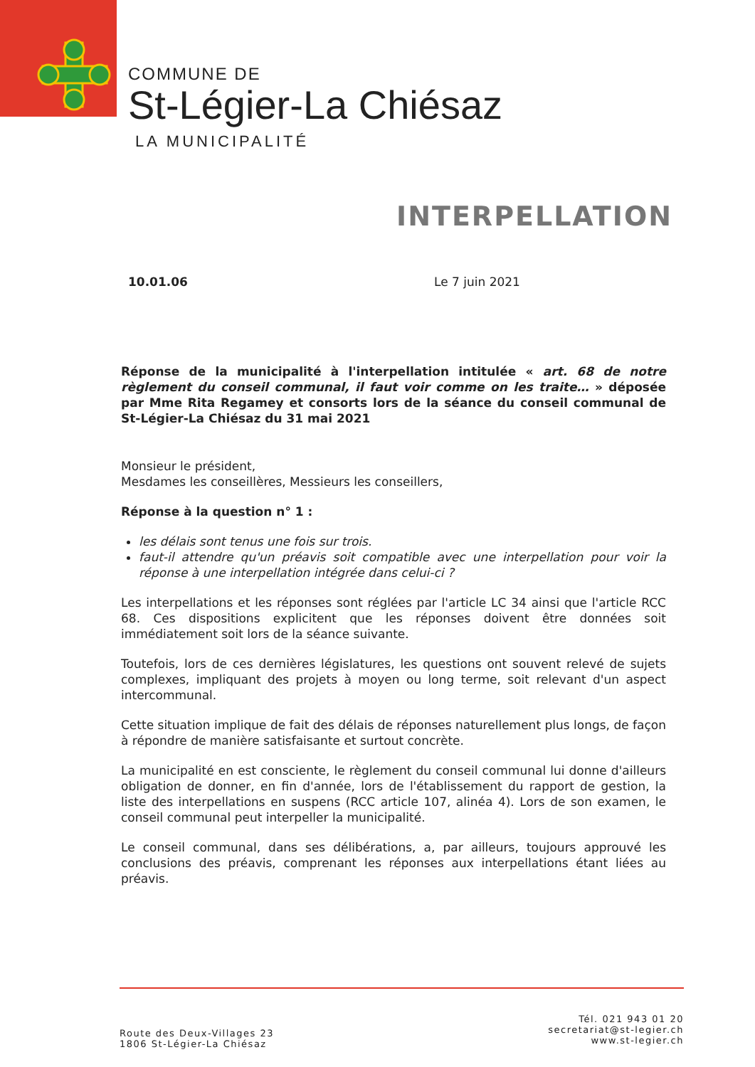COMMUNE DE
St-Légier-La Chiésaz
LA MUNICIPALITÉ
INTERPELLATION
10.01.06 Le 7 juin 2021
Réponse de la municipalité à l'interpellation intitulée « art. 68 de notre règlement du conseil communal, il faut voir comme on les traite… » déposée par Mme Rita Regamey et consorts lors de la séance du conseil communal de St-Légier-La Chiésaz du 31 mai 2021
Monsieur le président,
Mesdames les conseillères, Messieurs les conseillers,
Réponse à la question n° 1 :
les délais sont tenus une fois sur trois.
faut-il attendre qu'un préavis soit compatible avec une interpellation pour voir la réponse à une interpellation intégrée dans celui-ci ?
Les interpellations et les réponses sont réglées par l'article LC 34 ainsi que l'article RCC 68. Ces dispositions explicitent que les réponses doivent être données soit immédiatement soit lors de la séance suivante.
Toutefois, lors de ces dernières législatures, les questions ont souvent relevé de sujets complexes, impliquant des projets à moyen ou long terme, soit relevant d'un aspect intercommunal.
Cette situation implique de fait des délais de réponses naturellement plus longs, de façon à répondre de manière satisfaisante et surtout concrète.
La municipalité en est consciente, le règlement du conseil communal lui donne d'ailleurs obligation de donner, en fin d'année, lors de l'établissement du rapport de gestion, la liste des interpellations en suspens (RCC article 107, alinéa 4). Lors de son examen, le conseil communal peut interpeller la municipalité.
Le conseil communal, dans ses délibérations, a, par ailleurs, toujours approuvé les conclusions des préavis, comprenant les réponses aux interpellations étant liées au préavis.
Route des Deux-Villages 23
1806 St-Légier-La Chiésaz
Tél. 021 943 01 20
secretariat@st-legier.ch
www.st-legier.ch